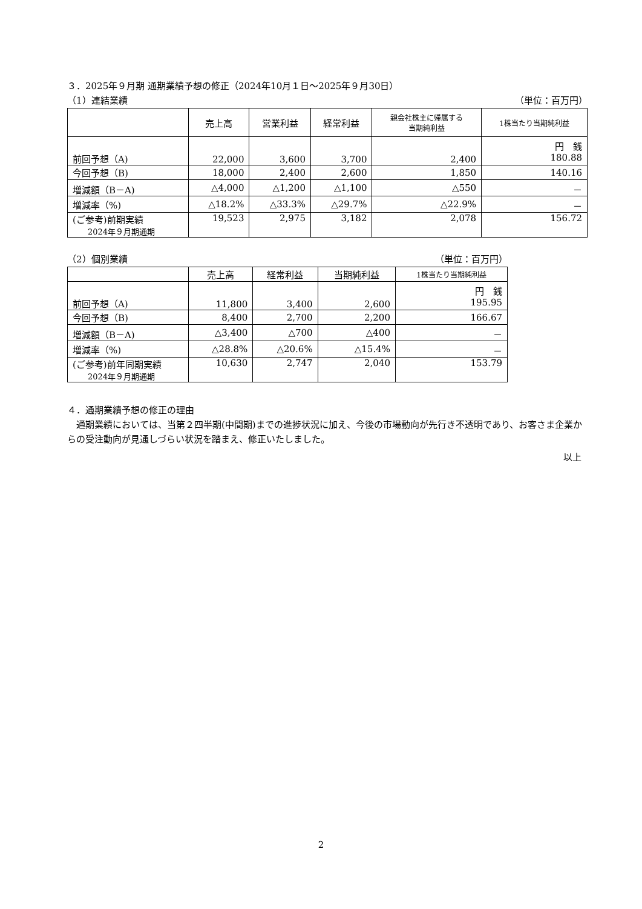３．2025年９月期 通期業績予想の修正（2024年10月１日～2025年９月30日）
（1）連結業績 （単位：百万円）
| | 売上高 | 営業利益 | 経常利益 | 親会社株主に帰属する 当期純利益 | 1株当たり当期純利益 |
| --- | --- | --- | --- | --- | --- |
| 前回予想（A) | 22,000 | 3,600 | 3,700 | 2,400 | 円 銭 180.88 |
| 今回予想（B) | 18,000 | 2,400 | 2,600 | 1,850 | 140.16 |
| 増減額（B－A) | △4,000 | △1,200 | △1,100 | △550 | － |
| 増減率（%) | △18.2% | △33.3% | △29.7% | △22.9% | － |
| (ご参考)前期実績 2024年９月期通期 | 19,523 | 2,975 | 3,182 | 2,078 | 156.72 |
（2）個別業績 （単位：百万円）
| | 売上高 | 経常利益 | 当期純利益 | 1株当たり当期純利益 |
| --- | --- | --- | --- | --- |
| 前回予想（A) | 11,800 | 3,400 | 2,600 | 円 銭 195.95 |
| 今回予想（B) | 8,400 | 2,700 | 2,200 | 166.67 |
| 増減額（B－A) | △3,400 | △700 | △400 | － |
| 増減率（%) | △28.8% | △20.6% | △15.4% | － |
| (ご参考)前年同期実績 2024年９月期通期 | 10,630 | 2,747 | 2,040 | 153.79 |
４．通期業績予想の修正の理由
　通期業績においては、当第２四半期(中間期)までの進捗状況に加え、今後の市場動向が先行き不透明であり、お客さま企業からの受注動向が見通しづらい状況を踏まえ、修正いたしました。
以上
2